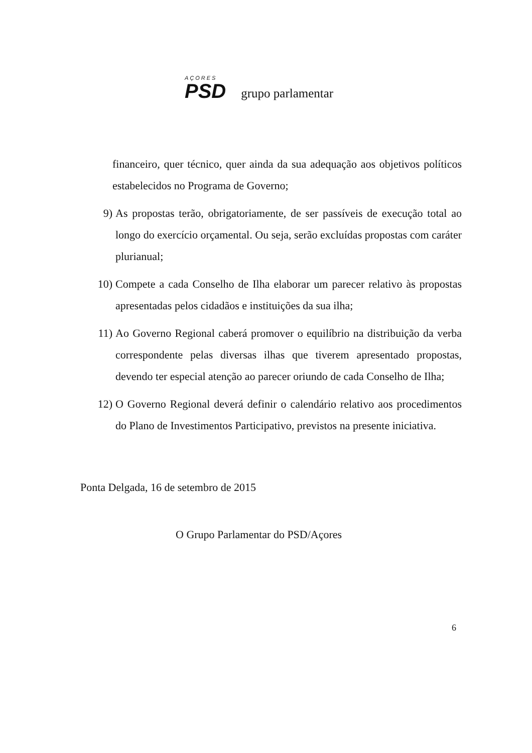AÇORES
PSD
grupo parlamentar
financeiro, quer técnico, quer ainda da sua adequação aos objetivos políticos estabelecidos no Programa de Governo;
9) As propostas terão, obrigatoriamente, de ser passíveis de execução total ao longo do exercício orçamental. Ou seja, serão excluídas propostas com caráter plurianual;
10) Compete a cada Conselho de Ilha elaborar um parecer relativo às propostas apresentadas pelos cidadãos e instituições da sua ilha;
11) Ao Governo Regional caberá promover o equilíbrio na distribuição da verba correspondente pelas diversas ilhas que tiverem apresentado propostas, devendo ter especial atenção ao parecer oriundo de cada Conselho de Ilha;
12) O Governo Regional deverá definir o calendário relativo aos procedimentos do Plano de Investimentos Participativo, previstos na presente iniciativa.
Ponta Delgada, 16 de setembro de 2015
O Grupo Parlamentar do PSD/Açores
6